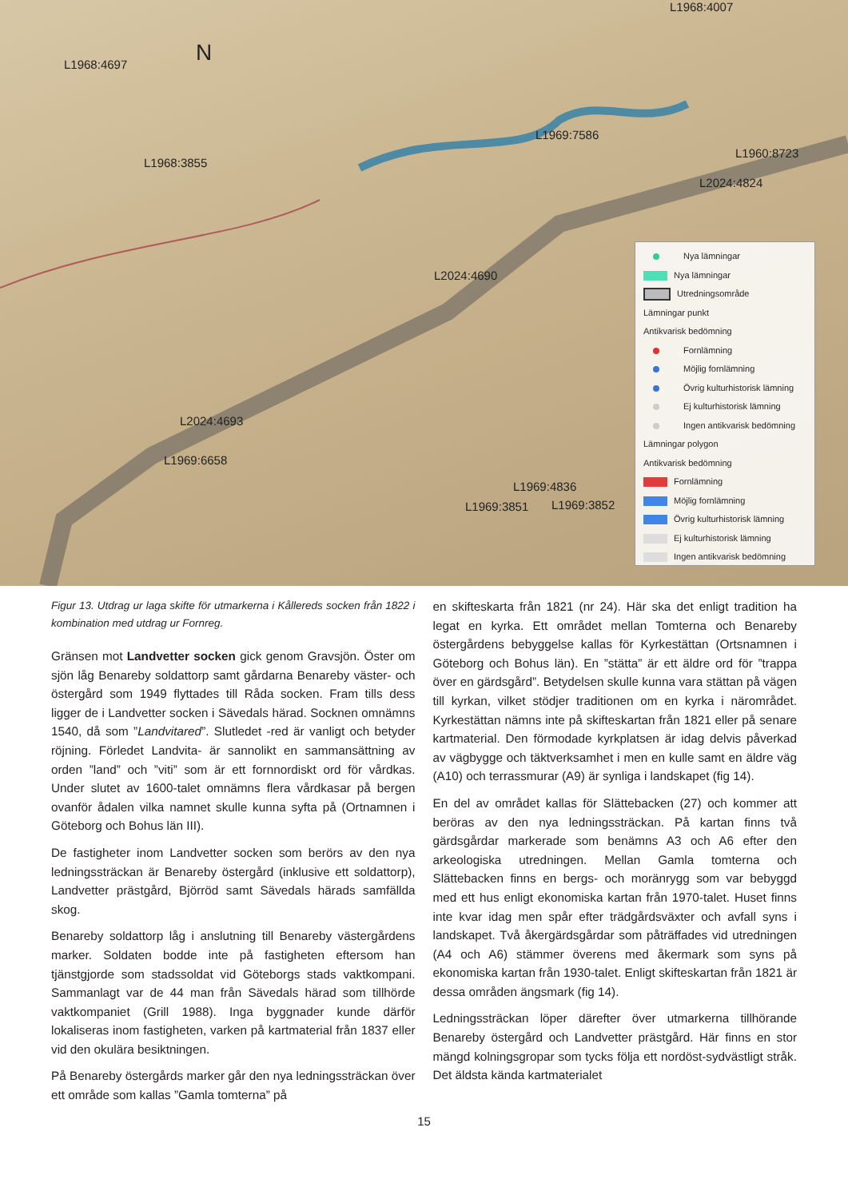L1968:4697 N
L1968:4007
L1969:7586
L1968:3855
L1960:8723
L2024:4824
L2024:4690
L2024:4693
L1969:6658
L1969:4836
L1969:3851 L1969:3852
Nya lämningar
Nya lämningar
Utredningsområde
Lämningar punkt
Antikvarisk bedömning
Fornlämning
Möjlig fornlämning
Övrig kulturhistorisk lämning
Ej kulturhistorisk lämning
Ingen antikvarisk bedömning
Lämningar polygon
Antikvarisk bedömning
Fornlämning
Möjlig fornlämning
Övrig kulturhistorisk lämning
Ej kulturhistorisk lämning
Ingen antikvarisk bedömning
Figur 13. Utdrag ur laga skifte för utmarkerna i Kållereds socken från 1822 i kombination med utdrag ur Fornreg.
Gränsen mot Landvetter socken gick genom Gravsjön. Öster om sjön låg Benareby soldattorp samt gårdarna Benareby väster- och östergård som 1949 flyttades till Råda socken. Fram tills dess ligger de i Landvetter socken i Sävedals härad. Socknen omnämns 1540, då som ”Landvitared”. Slutledet -red är vanligt och betyder röjning. Förledet Landvita- är sannolikt en sammansättning av orden ”land” och ”viti” som är ett fornnordiskt ord för vårdkas. Under slutet av 1600-talet omnämns flera vårdkasar på bergen ovanför ådalen vilka namnet skulle kunna syfta på (Ortnamnen i Göteborg och Bohus län III).
De fastigheter inom Landvetter socken som berörs av den nya ledningssträckan är Benareby östergård (inklusive ett soldattorp), Landvetter prästgård, Björröd samt Sävedals härads samfällda skog.
Benareby soldattorp låg i anslutning till Benareby västergårdens marker. Soldaten bodde inte på fastigheten eftersom han tjänstgjorde som stadssoldat vid Göteborgs stads vaktkompani. Sammanlagt var de 44 man från Sävedals härad som tillhörde vaktkompaniet (Grill 1988). Inga byggnader kunde därför lokaliseras inom fastigheten, varken på kartmaterial från 1837 eller vid den okulära besiktningen.
På Benareby östergårds marker går den nya ledningssträckan över ett område som kallas ”Gamla tomterna” på
en skifteskarta från 1821 (nr 24). Här ska det enligt tradition ha legat en kyrka. Ett området mellan Tomterna och Benareby östergårdens bebyggelse kallas för Kyrkestättan (Ortsnamnen i Göteborg och Bohus län). En ”stätta” är ett äldre ord för ”trappa över en gärdsgård”. Betydelsen skulle kunna vara stättan på vägen till kyrkan, vilket stödjer traditionen om en kyrka i närområdet. Kyrkestättan nämns inte på skifteskartan från 1821 eller på senare kartmaterial. Den förmodade kyrkplatsen är idag delvis påverkad av vägbygge och täktverksamhet i men en kulle samt en äldre väg (A10) och terrassmurar (A9) är synliga i landskapet (fig 14).
En del av området kallas för Slättebacken (27) och kommer att beröras av den nya ledningssträckan. På kartan finns två gärdsgårdar markerade som benämns A3 och A6 efter den arkeologiska utredningen. Mellan Gamla tomterna och Slättebacken finns en bergs- och moränrygg som var bebyggd med ett hus enligt ekonomiska kartan från 1970-talet. Huset finns inte kvar idag men spår efter trädgårdsväxter och avfall syns i landskapet. Två åkergärdsgårdar som påträffades vid utredningen (A4 och A6) stämmer överens med åkermark som syns på ekonomiska kartan från 1930-talet. Enligt skifteskartan från 1821 är dessa områden ängsmark (fig 14).
Ledningssträckan löper därefter över utmarkerna tillhörande Benareby östergård och Landvetter prästgård. Här finns en stor mängd kolningsgropar som tycks följa ett nordöst-sydvästligt stråk. Det äldsta kända kartmaterialet
15